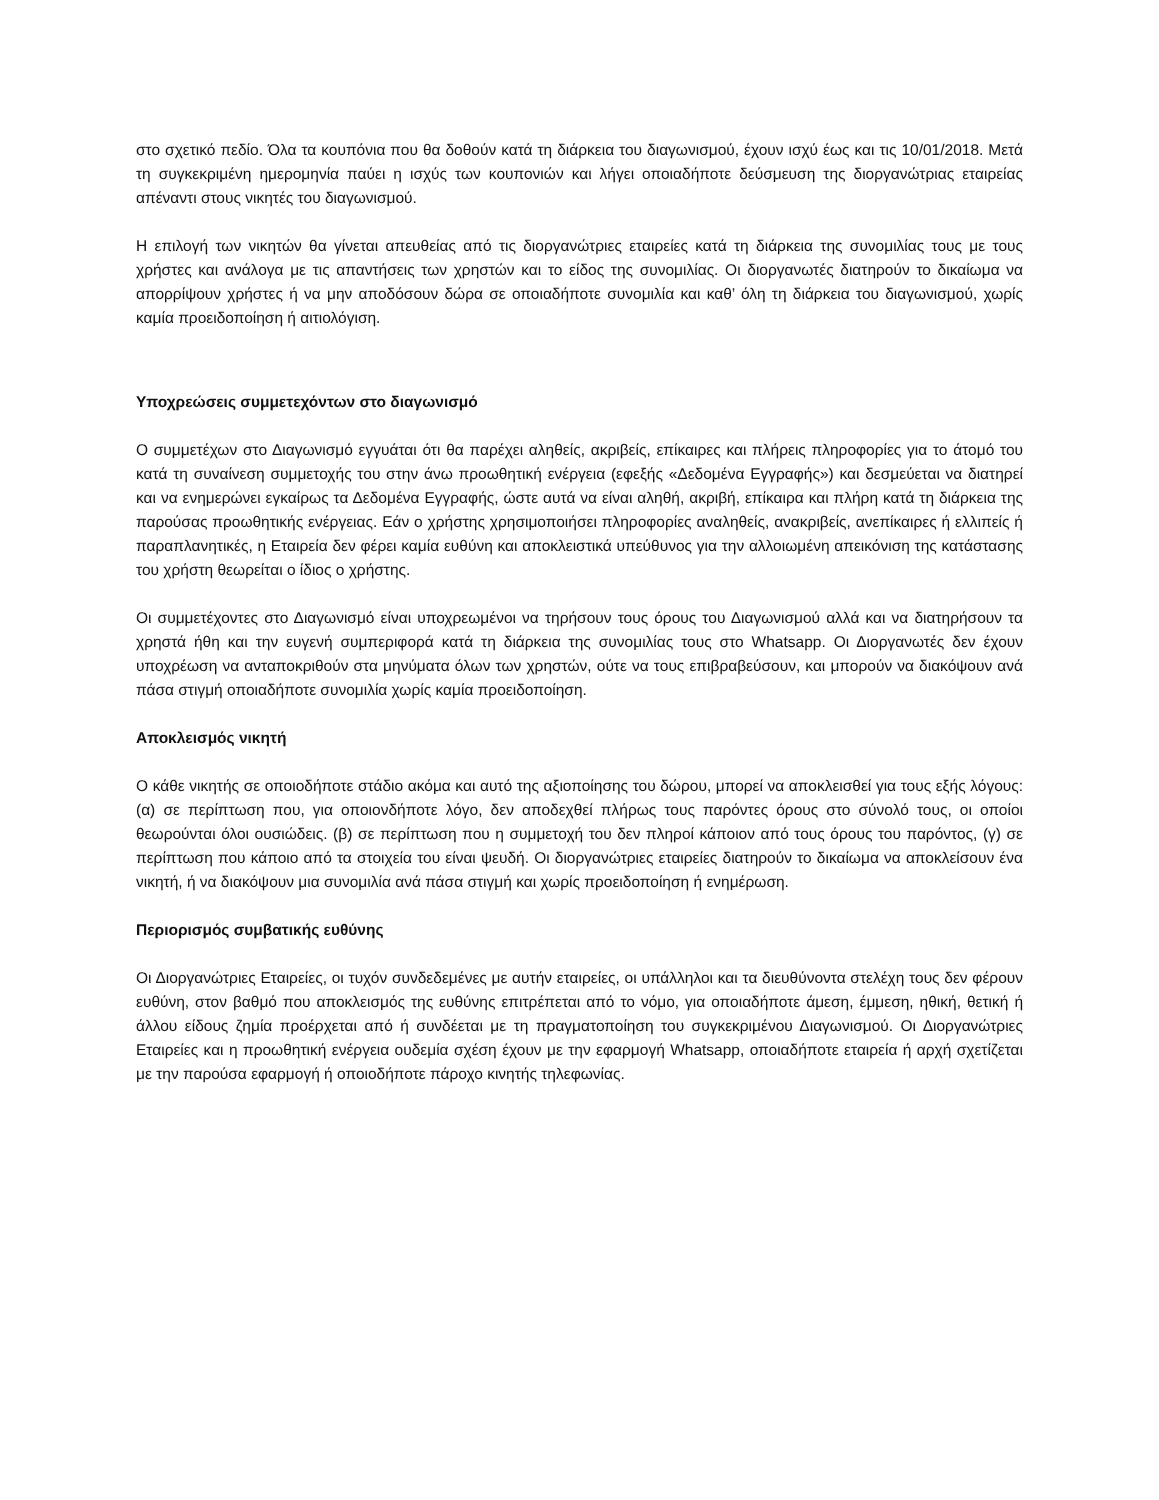στο σχετικό πεδίο. Όλα τα κουπόνια που θα δοθούν κατά τη διάρκεια του διαγωνισμού, έχουν ισχύ έως και τις 10/01/2018. Μετά τη συγκεκριμένη ημερομηνία παύει η ισχύς των κουπονιών και λήγει οποιαδήποτε δεύσμευση της διοργανώτριας εταιρείας απέναντι στους νικητές του διαγωνισμού.
Η επιλογή των νικητών θα γίνεται απευθείας από τις διοργανώτριες εταιρείες κατά τη διάρκεια της συνομιλίας τους με τους χρήστες και ανάλογα με τις απαντήσεις των χρηστών και το είδος της συνομιλίας. Οι διοργανωτές διατηρούν το δικαίωμα να απορρίψουν χρήστες ή να μην αποδόσουν δώρα σε οποιαδήποτε συνομιλία και καθ’ όλη τη διάρκεια του διαγωνισμού, χωρίς καμία προειδοποίηση ή αιτιολόγιση.
Υποχρεώσεις συμμετεχόντων στο διαγωνισμό
Ο συμμετέχων στο Διαγωνισμό εγγυάται ότι θα παρέχει αληθείς, ακριβείς, επίκαιρες και πλήρεις πληροφορίες για το άτομό του κατά τη συναίνεση συμμετοχής του στην άνω προωθητική ενέργεια (εφεξής «Δεδομένα Εγγραφής») και δεσμεύεται να διατηρεί και να ενημερώνει εγκαίρως τα Δεδομένα Εγγραφής, ώστε αυτά να είναι αληθή, ακριβή, επίκαιρα και πλήρη κατά τη διάρκεια της παρούσας προωθητικής ενέργειας. Εάν ο χρήστης χρησιμοποιήσει πληροφορίες αναληθείς, ανακριβείς, ανεπίκαιρες ή ελλιπείς ή παραπλανητικές, η Εταιρεία δεν φέρει καμία ευθύνη και αποκλειστικά υπεύθυνος για την αλλοιωμένη απεικόνιση της κατάστασης του χρήστη θεωρείται ο ίδιος ο χρήστης.
Οι συμμετέχοντες στο Διαγωνισμό είναι υποχρεωμένοι να τηρήσουν τους όρους του Διαγωνισμού αλλά και να διατηρήσουν τα χρηστά ήθη και την ευγενή συμπεριφορά κατά τη διάρκεια της συνομιλίας τους στο Whatsapp. Οι Διοργανωτές δεν έχουν υποχρέωση να ανταποκριθούν στα μηνύματα όλων των χρηστών, ούτε να τους επιβραβεύσουν, και μπορούν να διακόψουν ανά πάσα στιγμή οποιαδήποτε συνομιλία χωρίς καμία προειδοποίηση.
Αποκλεισμός νικητή
Ο κάθε νικητής σε οποιοδήποτε στάδιο ακόμα και αυτό της αξιοποίησης του δώρου, μπορεί να αποκλεισθεί για τους εξής λόγους: (α) σε περίπτωση που, για οποιονδήποτε λόγο, δεν αποδεχθεί πλήρως τους παρόντες όρους στο σύνολό τους, οι οποίοι θεωρούνται όλοι ουσιώδεις. (β) σε περίπτωση που η συμμετοχή του δεν πληροί κάποιον από τους όρους του παρόντος, (γ) σε περίπτωση που κάποιο από τα στοιχεία του είναι ψευδή. Οι διοργανώτριες εταιρείες διατηρούν το δικαίωμα να αποκλείσουν ένα νικητή, ή να διακόψουν μια συνομιλία ανά πάσα στιγμή και χωρίς προειδοποίηση ή ενημέρωση.
Περιορισμός συμβατικής ευθύνης
Οι Διοργανώτριες Εταιρείες, οι τυχόν συνδεδεμένες με αυτήν εταιρείες, οι υπάλληλοι και τα διευθύνοντα στελέχη τους δεν φέρουν ευθύνη, στον βαθμό που αποκλεισμός της ευθύνης επιτρέπεται από το νόμο, για οποιαδήποτε άμεση, έμμεση, ηθική, θετική ή άλλου είδους ζημία προέρχεται από ή συνδέεται με τη πραγματοποίηση του συγκεκριμένου Διαγωνισμού. Οι Διοργανώτριες Εταιρείες και η προωθητική ενέργεια ουδεμία σχέση έχουν με την εφαρμογή Whatsapp, οποιαδήποτε εταιρεία ή αρχή σχετίζεται με την παρούσα εφαρμογή ή οποιοδήποτε πάροχο κινητής τηλεφωνίας.